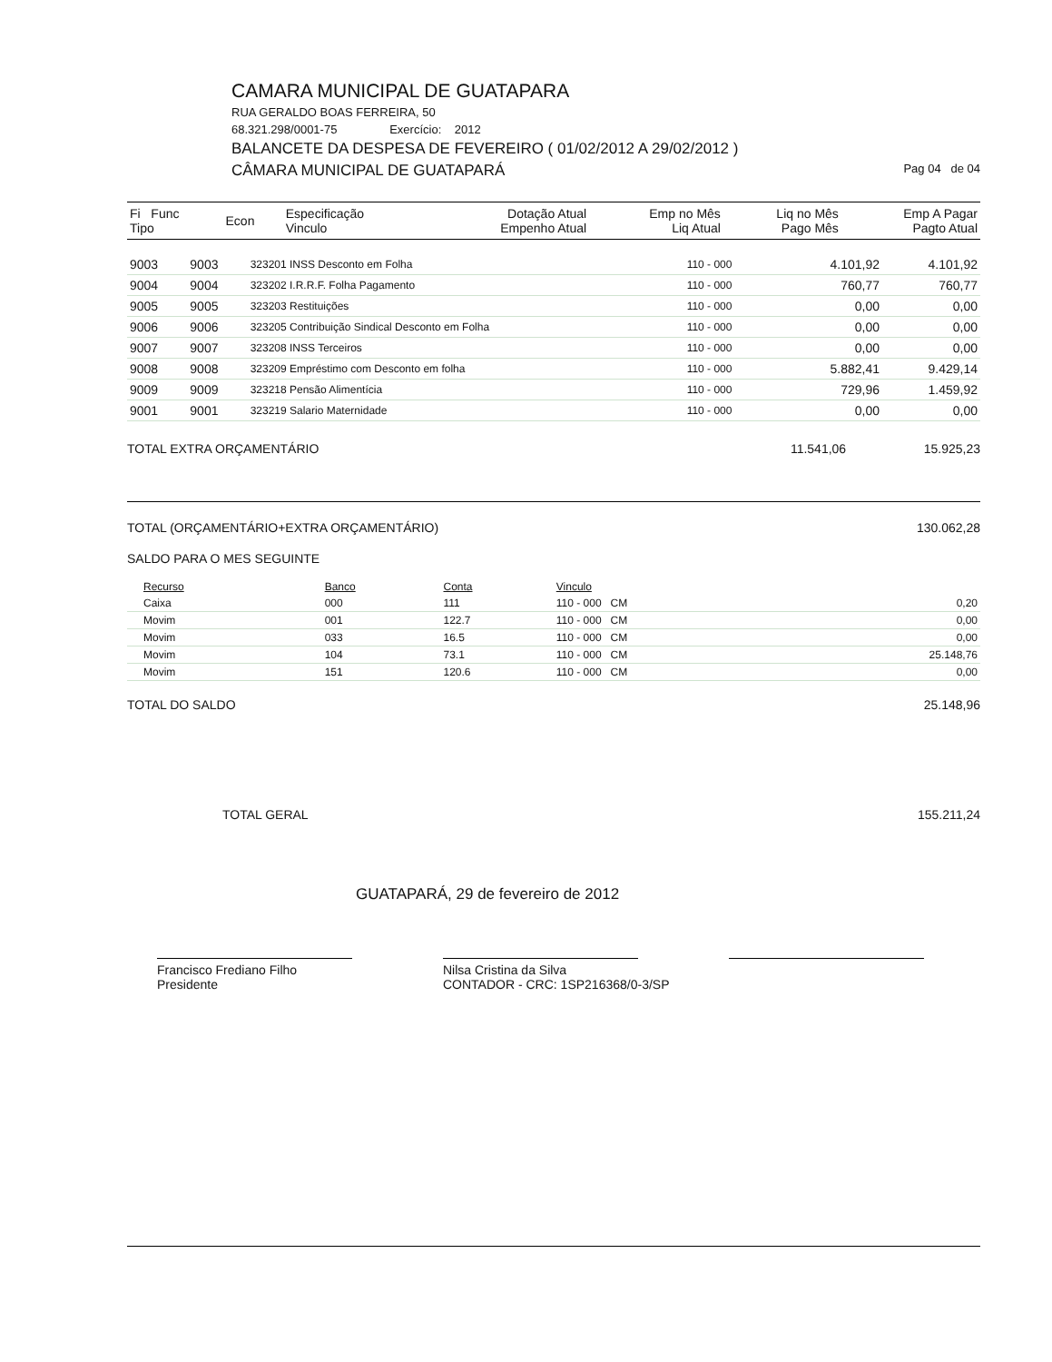CAMARA MUNICIPAL DE GUATAPARA
RUA GERALDO BOAS FERREIRA, 50
68.321.298/0001-75 Exercício: 2012
BALANCETE DA DESPESA DE FEVEREIRO ( 01/02/2012 A 29/02/2012 )
CÂMARA MUNICIPAL DE GUATAPARÁ Pag 04 de 04
| Fi Func Tipo | Econ | Especificação Vinculo | Dotação Atual Empenho Atual | Emp no Mês Liq Atual | Liq no Mês Pago Mês | Emp A Pagar Pagto Atual |
| --- | --- | --- | --- | --- | --- | --- |
| 9003 | 9003 | 323201 INSS Desconto em Folha | 110 - 000 | | 4.101,92 | 4.101,92 |
| 9004 | 9004 | 323202 I.R.R.F. Folha Pagamento | 110 - 000 | | 760,77 | 760,77 |
| 9005 | 9005 | 323203 Restituições | 110 - 000 | | 0,00 | 0,00 |
| 9006 | 9006 | 323205 Contribuição Sindical Desconto em Folha | 110 - 000 | | 0,00 | 0,00 |
| 9007 | 9007 | 323208 INSS Terceiros | 110 - 000 | | 0,00 | 0,00 |
| 9008 | 9008 | 323209 Empréstimo com Desconto em folha | 110 - 000 | | 5.882,41 | 9.429,14 |
| 9009 | 9009 | 323218 Pensão Alimentícia | 110 - 000 | | 729,96 | 1.459,92 |
| 9001 | 9001 | 323219 Salario Maternidade | 110 - 000 | | 0,00 | 0,00 |
TOTAL EXTRA ORÇAMENTÁRIO 11.541,06 15.925,23
TOTAL (ORÇAMENTÁRIO+EXTRA ORÇAMENTÁRIO) 130.062,28
SALDO PARA O MES SEGUINTE
| Recurso | Banco | Conta | Vinculo | |
| --- | --- | --- | --- | --- |
| Caixa | 000 | 111 | 110 - 000 CM | 0,20 |
| Movim | 001 | 122.7 | 110 - 000 CM | 0,00 |
| Movim | 033 | 16.5 | 110 - 000 CM | 0,00 |
| Movim | 104 | 73.1 | 110 - 000 CM | 25.148,76 |
| Movim | 151 | 120.6 | 110 - 000 CM | 0,00 |
TOTAL DO SALDO 25.148,96
TOTAL GERAL 155.211,24
GUATAPARÁ, 29 de fevereiro de 2012
Francisco Frediano Filho
Presidente
Nilsa Cristina da Silva
CONTADOR - CRC: 1SP216368/0-3/SP